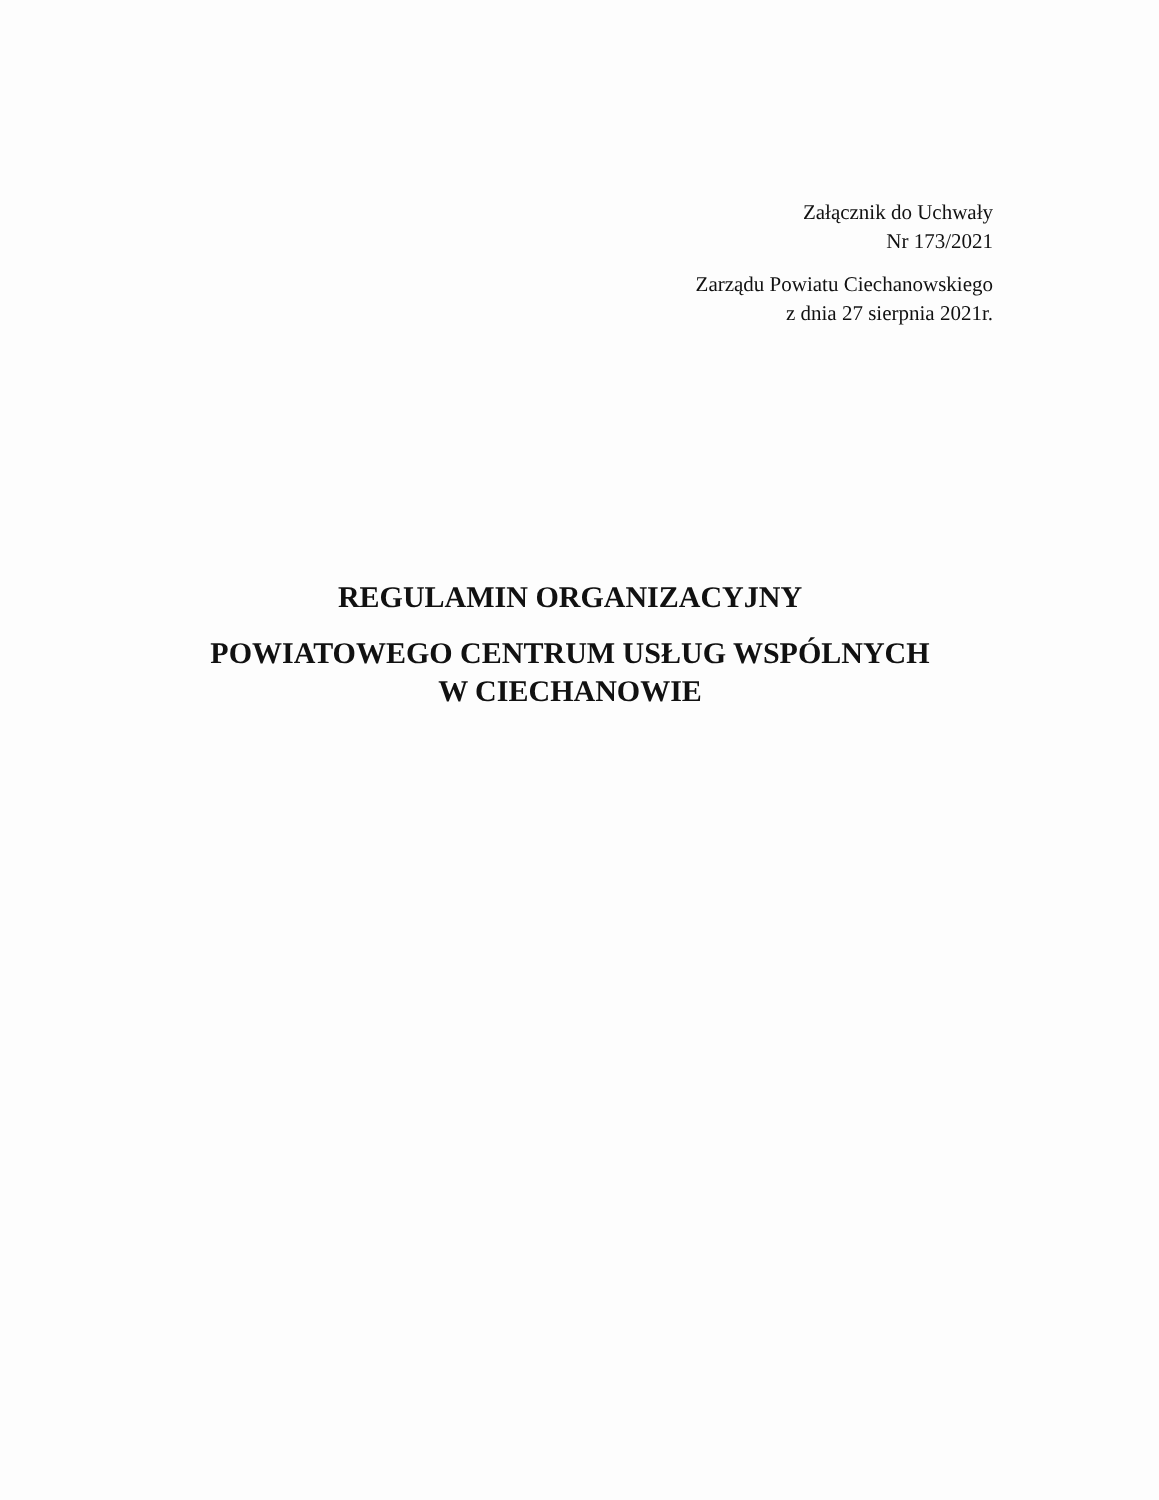Załącznik do Uchwały
Nr 173/2021
Zarządu Powiatu Ciechanowskiego
z dnia 27 sierpnia 2021r.
REGULAMIN ORGANIZACYJNY
POWIATOWEGO CENTRUM USŁUG WSPÓLNYCH
W CIECHANOWIE